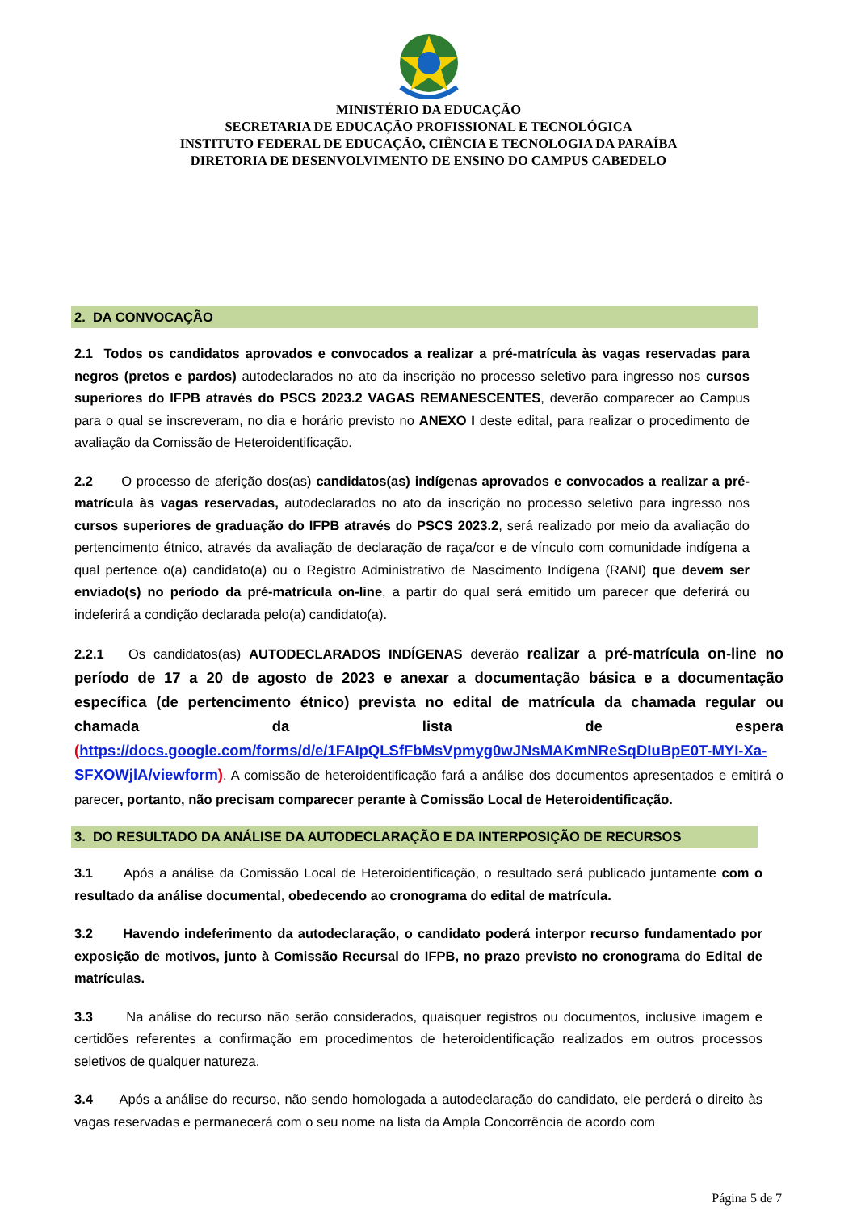MINISTÉRIO DA EDUCAÇÃO
SECRETARIA DE EDUCAÇÃO PROFISSIONAL E TECNOLÓGICA
INSTITUTO FEDERAL DE EDUCAÇÃO, CIÊNCIA E TECNOLOGIA DA PARAÍBA
DIRETORIA DE DESENVOLVIMENTO DE ENSINO DO CAMPUS CABEDELO
2. DA CONVOCAÇÃO
2.1 Todos os candidatos aprovados e convocados a realizar a pré-matrícula às vagas reservadas para negros (pretos e pardos) autodeclarados no ato da inscrição no processo seletivo para ingresso nos cursos superiores do IFPB através do PSCS 2023.2 VAGAS REMANESCENTES, deverão comparecer ao Campus para o qual se inscreveram, no dia e horário previsto no ANEXO I deste edital, para realizar o procedimento de avaliação da Comissão de Heteroidentificação.
2.2 O processo de aferição dos(as) candidatos(as) indígenas aprovados e convocados a realizar a pré-matrícula às vagas reservadas, autodeclarados no ato da inscrição no processo seletivo para ingresso nos cursos superiores de graduação do IFPB através do PSCS 2023.2, será realizado por meio da avaliação do pertencimento étnico, através da avaliação de declaração de raça/cor e de vínculo com comunidade indígena a qual pertence o(a) candidato(a) ou o Registro Administrativo de Nascimento Indígena (RANI) que devem ser enviado(s) no período da pré-matrícula on-line, a partir do qual será emitido um parecer que deferirá ou indeferirá a condição declarada pelo(a) candidato(a).
2.2.1 Os candidatos(as) AUTODECLARADOS INDÍGENAS deverão realizar a pré-matrícula on-line no período de 17 a 20 de agosto de 2023 e anexar a documentação básica e a documentação específica (de pertencimento étnico) prevista no edital de matrícula da chamada regular ou chamada da lista de espera (https://docs.google.com/forms/d/e/1FAIpQLSfFbMsVpmyg0wJNsMAKmNReSqDIuBpE0T-MYI-Xa-SFXOWjlA/viewform). A comissão de heteroidentificação fará a análise dos documentos apresentados e emitirá o parecer, portanto, não precisam comparecer perante à Comissão Local de Heteroidentificação.
3. DO RESULTADO DA ANÁLISE DA AUTODECLARAÇÃO E DA INTERPOSIÇÃO DE RECURSOS
3.1 Após a análise da Comissão Local de Heteroidentificação, o resultado será publicado juntamente com o resultado da análise documental, obedecendo ao cronograma do edital de matrícula.
3.2 Havendo indeferimento da autodeclaração, o candidato poderá interpor recurso fundamentado por exposição de motivos, junto à Comissão Recursal do IFPB, no prazo previsto no cronograma do Edital de matrículas.
3.3 Na análise do recurso não serão considerados, quaisquer registros ou documentos, inclusive imagem e certidões referentes a confirmação em procedimentos de heteroidentificação realizados em outros processos seletivos de qualquer natureza.
3.4 Após a análise do recurso, não sendo homologada a autodeclaração do candidato, ele perderá o direito às vagas reservadas e permanecerá com o seu nome na lista da Ampla Concorrência de acordo com
Página 5 de 7